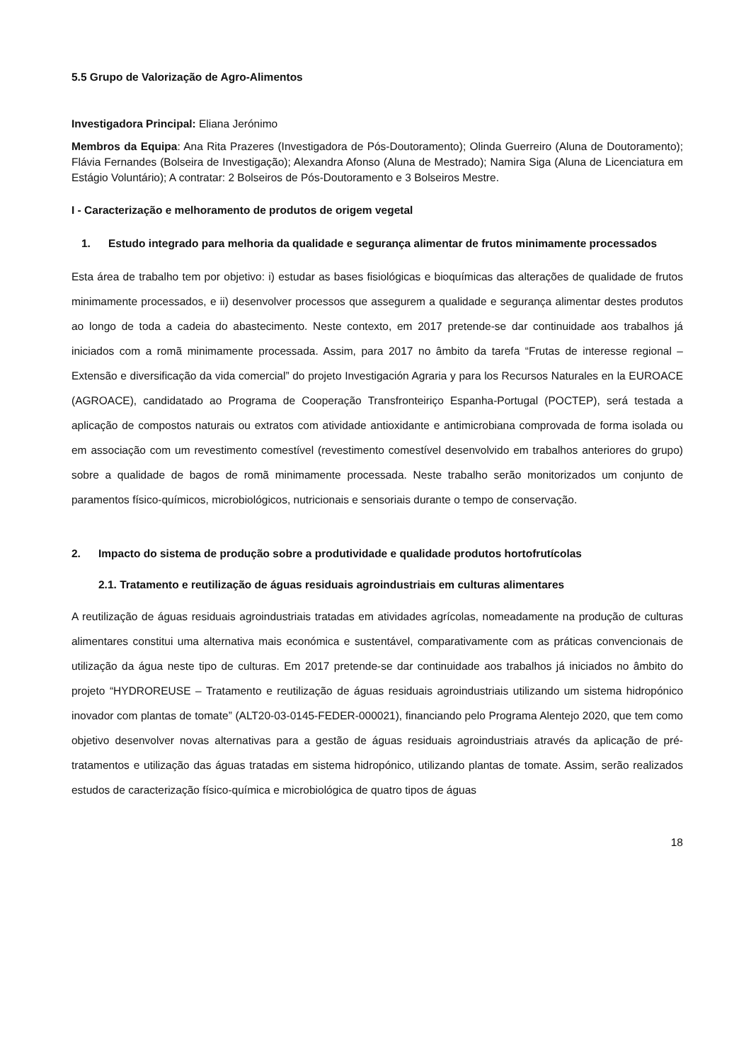5.5 Grupo de Valorização de Agro-Alimentos
Investigadora Principal: Eliana Jerónimo
Membros da Equipa: Ana Rita Prazeres (Investigadora de Pós-Doutoramento); Olinda Guerreiro (Aluna de Doutoramento); Flávia Fernandes (Bolseira de Investigação); Alexandra Afonso (Aluna de Mestrado); Namira Siga (Aluna de Licenciatura em Estágio Voluntário); A contratar: 2 Bolseiros de Pós-Doutoramento e 3 Bolseiros Mestre.
I - Caracterização e melhoramento de produtos de origem vegetal
1. Estudo integrado para melhoria da qualidade e segurança alimentar de frutos minimamente processados
Esta área de trabalho tem por objetivo: i) estudar as bases fisiológicas e bioquímicas das alterações de qualidade de frutos minimamente processados, e ii) desenvolver processos que assegurem a qualidade e segurança alimentar destes produtos ao longo de toda a cadeia do abastecimento. Neste contexto, em 2017 pretende-se dar continuidade aos trabalhos já iniciados com a romã minimamente processada. Assim, para 2017 no âmbito da tarefa “Frutas de interesse regional – Extensão e diversificação da vida comercial” do projeto Investigación Agraria y para los Recursos Naturales en la EUROACE (AGROACE), candidatado ao Programa de Cooperação Transfronteiriço Espanha-Portugal (POCTEP), será testada a aplicação de compostos naturais ou extratos com atividade antioxidante e antimicrobiana comprovada de forma isolada ou em associação com um revestimento comestível (revestimento comestível desenvolvido em trabalhos anteriores do grupo) sobre a qualidade de bagos de romã minimamente processada. Neste trabalho serão monitorizados um conjunto de paramentos físico-químicos, microbiológicos, nutricionais e sensoriais durante o tempo de conservação.
2. Impacto do sistema de produção sobre a produtividade e qualidade produtos hortofrutícolas
2.1. Tratamento e reutilização de águas residuais agroindustriais em culturas alimentares
A reutilização de águas residuais agroindustriais tratadas em atividades agrícolas, nomeadamente na produção de culturas alimentares constitui uma alternativa mais económica e sustentável, comparativamente com as práticas convencionais de utilização da água neste tipo de culturas. Em 2017 pretende-se dar continuidade aos trabalhos já iniciados no âmbito do projeto “HYDROREUSE – Tratamento e reutilização de águas residuais agroindustriais utilizando um sistema hidropónico inovador com plantas de tomate” (ALT20-03-0145-FEDER-000021), financiando pelo Programa Alentejo 2020, que tem como objetivo desenvolver novas alternativas para a gestão de águas residuais agroindustriais através da aplicação de pré-tratamentos e utilização das águas tratadas em sistema hidropónico, utilizando plantas de tomate. Assim, serão realizados estudos de caracterização físico-química e microbiológica de quatro tipos de águas
18